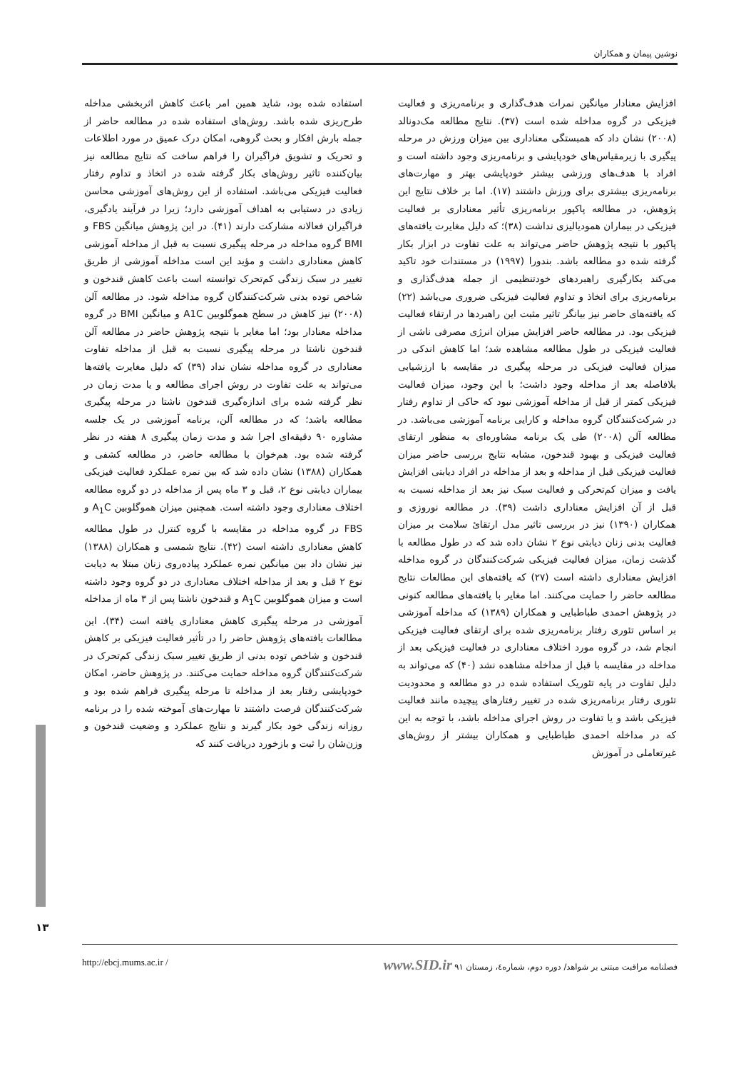نوشین پیمان و همکاران
افزایش معنادار میانگین نمرات هدف‌گذاری و برنامه‌ریزی و فعالیت فیزیکی در گروه مداخله شده است (۳۷). نتایج مطالعه مک‌دونالد (۲۰۰۸) نشان داد که همبستگی معناداری بین میزان ورزش در مرحله پیگیری با زیرمقیاس‌های خودپایشی و برنامه‌ریزی وجود داشته است و افراد با هدف‌های ورزشی بیشتر خودپایشی بهتر و مهارت‌های برنامه‌ریزی بیشتری برای ورزش داشتند (۱۷). اما بر خلاف نتایج این پژوهش، در مطالعه پاکپور برنامه‌ریزی تأثیر معناداری بر فعالیت فیزیکی در بیماران همودیالیزی نداشت (۳۸)؛ که دلیل مغایرت یافته‌های پاکپور با نتیجه پژوهش حاضر می‌تواند به علت تفاوت در ابزار بکار گرفته شده دو مطالعه باشد. بندورا (۱۹۹۷) در مستندات خود تاکید می‌کند بکارگیری راهبردهای خودتنظیمی از جمله هدف‌گذاری و برنامه‌ریزی برای اتخاذ و تداوم فعالیت فیزیکی ضروری می‌باشد (۲۲) که یافته‌های حاضر نیز بیانگر تاثیر مثبت این راهبردها در ارتقاء فعالیت فیزیکی بود. در مطالعه حاضر افزایش میزان انرژی مصرفی ناشی از فعالیت فیزیکی در طول مطالعه مشاهده شد؛ اما کاهش اندکی در میزان فعالیت فیزیکی در مرحله پیگیری در مقایسه با ارزشیابی بلافاصله بعد از مداخله وجود داشت؛ با این وجود، میزان فعالیت فیزیکی کمتر از قبل از مداخله آموزشی نبود که حاکی از تداوم رفتار در شرکت‌کنندگان گروه مداخله و کارایی برنامه آموزشی می‌باشد. در مطالعه آلن (۲۰۰۸) طی یک برنامه مشاوره‌ای به منظور ارتقای فعالیت فیزیکی و بهبود قندخون، مشابه نتایج بررسی حاضر میزان فعالیت فیزیکی قبل از مداخله و بعد از مداخله در افراد دیابتی افزایش یافت و میزان کم‌تحرکی و فعالیت سبک نیز بعد از مداخله نسبت به قبل از آن افزایش معناداری داشت (۳۹). در مطالعه نوروزی و همکاران (۱۳۹۰) نیز در بررسی تاثیر مدل ارتقائ سلامت بر میزان فعالیت بدنی زنان دیابتی نوع ۲ نشان داده شد که در طول مطالعه با گذشت زمان، میزان فعالیت فیزیکی شرکت‌کنندگان در گروه مداخله افزایش معناداری داشته است (۲۷) که یافته‌های این مطالعات نتایج مطالعه حاضر را حمایت می‌کنند. اما مغایر با یافته‌های مطالعه کنونی در پژوهش احمدی طباطبایی و همکاران (۱۳۸۹) که مداخله آموزشی بر اساس تئوری رفتار برنامه‌ریزی شده برای ارتقای فعالیت فیزیکی انجام شد، در گروه مورد اختلاف معناداری در فعالیت فیزیکی بعد از مداخله در مقایسه با قبل از مداخله مشاهده نشد (۴۰) که می‌تواند به دلیل تفاوت در پایه تئوریک استفاده شده در دو مطالعه و محدودیت تئوری رفتار برنامه‌ریزی شده در تغییر رفتارهای پیچیده مانند فعالیت فیزیکی باشد و یا تفاوت در روش اجرای مداخله باشد، با توجه به این که در مداخله احمدی طباطبایی و همکاران بیشتر از روش‌های غیرتعاملی در آموزش
استفاده شده بود، شاید همین امر باعث کاهش اثربخشی مداخله طرح‌ریزی شده باشد. روش‌های استفاده شده در مطالعه حاضر از جمله بارش افکار و بحث گروهی، امکان درک عمیق در مورد اطلاعات و تحریک و تشویق فراگیران را فراهم ساخت که نتایج مطالعه نیز بیان‌کننده تاثیر روش‌های بکار گرفته شده در اتخاذ و تداوم رفتار فعالیت فیزیکی می‌باشد. استفاده از این روش‌های آموزشی محاسن زیادی در دستیابی به اهداف آموزشی دارد؛ زیرا در فرآیند یادگیری، فراگیران فعالانه مشارکت دارند (۴۱). در این پژوهش میانگین FBS و BMI گروه مداخله در مرحله پیگیری نسبت به قبل از مداخله آموزشی کاهش معناداری داشت و مؤید این است مداخله آموزشی از طریق تغییر در سبک زندگی کم‌تحرک توانسته است باعث کاهش قندخون و شاخص توده بدنی شرکت‌کنندگان گروه مداخله شود. در مطالعه آلن (۲۰۰۸) نیز کاهش در سطح هموگلوبین A1C و میانگین BMI در گروه مداخله معنادار بود؛ اما مغایر با نتیجه پژوهش حاضر در مطالعه آلن قندخون ناشتا در مرحله پیگیری نسبت به قبل از مداخله تفاوت معناداری در گروه مداخله نشان نداد (۳۹) که دلیل مغایرت یافته‌ها می‌تواند به علت تفاوت در روش اجرای مطالعه و یا مدت زمان در نظر گرفته شده برای اندازه‌گیری قندخون ناشتا در مرحله پیگیری مطالعه باشد؛ که در مطالعه آلن، برنامه آموزشی در یک جلسه مشاوره ۹۰ دقیقه‌ای اجرا شد و مدت زمان پیگیری ۸ هفته در نظر گرفته شده بود. هم‌خوان با مطالعه حاضر، در مطالعه کشفی و همکاران (۱۳۸۸) نشان داده شد که بین نمره عملکرد فعالیت فیزیکی بیماران دیابتی نوع ۲، قبل و ۳ ماه پس از مداخله در دو گروه مطالعه اختلاف معناداری وجود داشته است. همچنین میزان هموگلوبین A<sub>1</sub>C و FBS در گروه مداخله در مقایسه با گروه کنترل در طول مطالعه کاهش معناداری داشته است (۴۲). نتایج شمسی و همکاران (۱۳۸۸) نیز نشان داد بین میانگین نمره عملکرد پیاده‌روی زنان مبتلا به دیابت نوع ۲ قبل و بعد از مداخله اختلاف معناداری در دو گروه وجود داشته است و میزان هموگلوبین A<sub>1</sub>C و قندخون ناشتا پس از ۳ ماه از مداخله آموزشی در مرحله پیگیری کاهش معناداری یافته است (۳۴). این مطالعات یافته‌های پژوهش حاضر را در تأثیر فعالیت فیزیکی بر کاهش قندخون و شاخص توده بدنی از طریق تغییر سبک زندگی کم‌تحرک در شرکت‌کنندگان گروه مداخله حمایت می‌کنند. در پژوهش حاضر، امکان خودپایشی رفتار بعد از مداخله تا مرحله پیگیری فراهم شده بود و شرکت‌کنندگان فرصت داشتند تا مهارت‌های آموخته شده را در برنامه روزانه زندگی خود بکار گیرند و نتایج عملکرد و وضعیت قندخون و وزن‌شان را ثبت و بازخورد دریافت کنند که
۱۳
http://ebcj.mums.ac.ir / فصلنامه مراقبت مبتنی بر شواهد/ دوره دوم، شماره٤، زمستان ۹۱ www.SID.ir